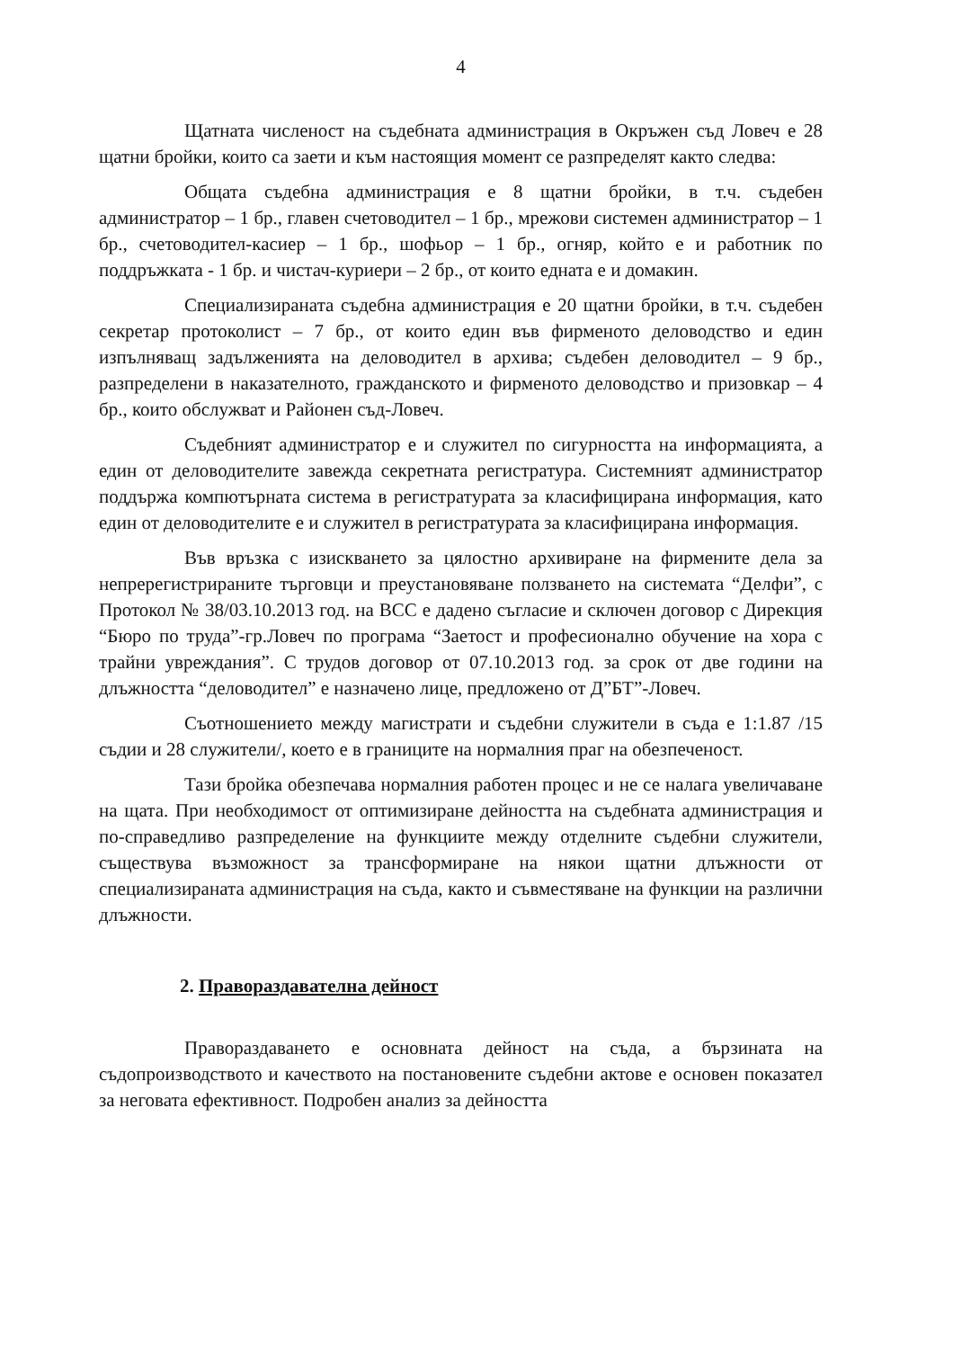4
Щатната численост на съдебната администрация в Окръжен съд Ловеч е 28 щатни бройки, които са заети и към настоящия момент се разпределят както следва:
Общата съдебна администрация е 8 щатни бройки, в т.ч. съдебен администратор – 1 бр., главен счетоводител – 1 бр., мрежови системен администратор – 1 бр., счетоводител-касиер – 1 бр., шофьор – 1 бр., огняр, който е и работник по поддръжката - 1 бр. и чистач-куриери – 2 бр., от които едната е и домакин.
Специализираната съдебна администрация е 20 щатни бройки, в т.ч. съдебен секретар протоколист – 7 бр., от които един във фирменото деловодство и един изпълняващ задълженията на деловодител в архива; съдебен деловодител – 9 бр., разпределени в наказателното, гражданското и фирменото деловодство и призовкар – 4 бр., които обслужват и Районен съд-Ловеч.
Съдебният администратор е и служител по сигурността на информацията, а един от деловодителите завежда секретната регистратура. Системният администратор поддържа компютърната система в регистратурата за класифицирана информация, като един от деловодителите е и служител в регистратурата за класифицирана информация.
Във връзка с изискването за цялостно архивиране на фирмените дела за непререгистрираните търговци и преустановяване ползването на системата “Делфи”, с Протокол № 38/03.10.2013 год. на ВСС е дадено съгласие и сключен договор с Дирекция “Бюро по труда”-гр.Ловеч по програма “Заетост и професионално обучение на хора с трайни увреждания”. С трудов договор от 07.10.2013 год. за срок от две години на длъжността “деловодител” е назначено лице, предложено от Д”БТ”-Ловеч.
Съотношението между магистрати и съдебни служители в съда е 1:1.87 /15 съдии и 28 служители/, което е в границите на нормалния праг на обезпеченост.
Тази бройка обезпечава нормалния работен процес и не се налага увеличаване на щата. При необходимост от оптимизиране дейността на съдебната администрация и по-справедливо разпределение на функциите между отделните съдебни служители, съществува възможност за трансформиране на някои щатни длъжности от специализираната администрация на съда, както и съвместяване на функции на различни длъжности.
2. Правораздавателна дейност
Правораздаването е основната дейност на съда, а бързината на съдопроизводството и качеството на постановените съдебни актове е основен показател за неговата ефективност. Подробен анализ за дейността